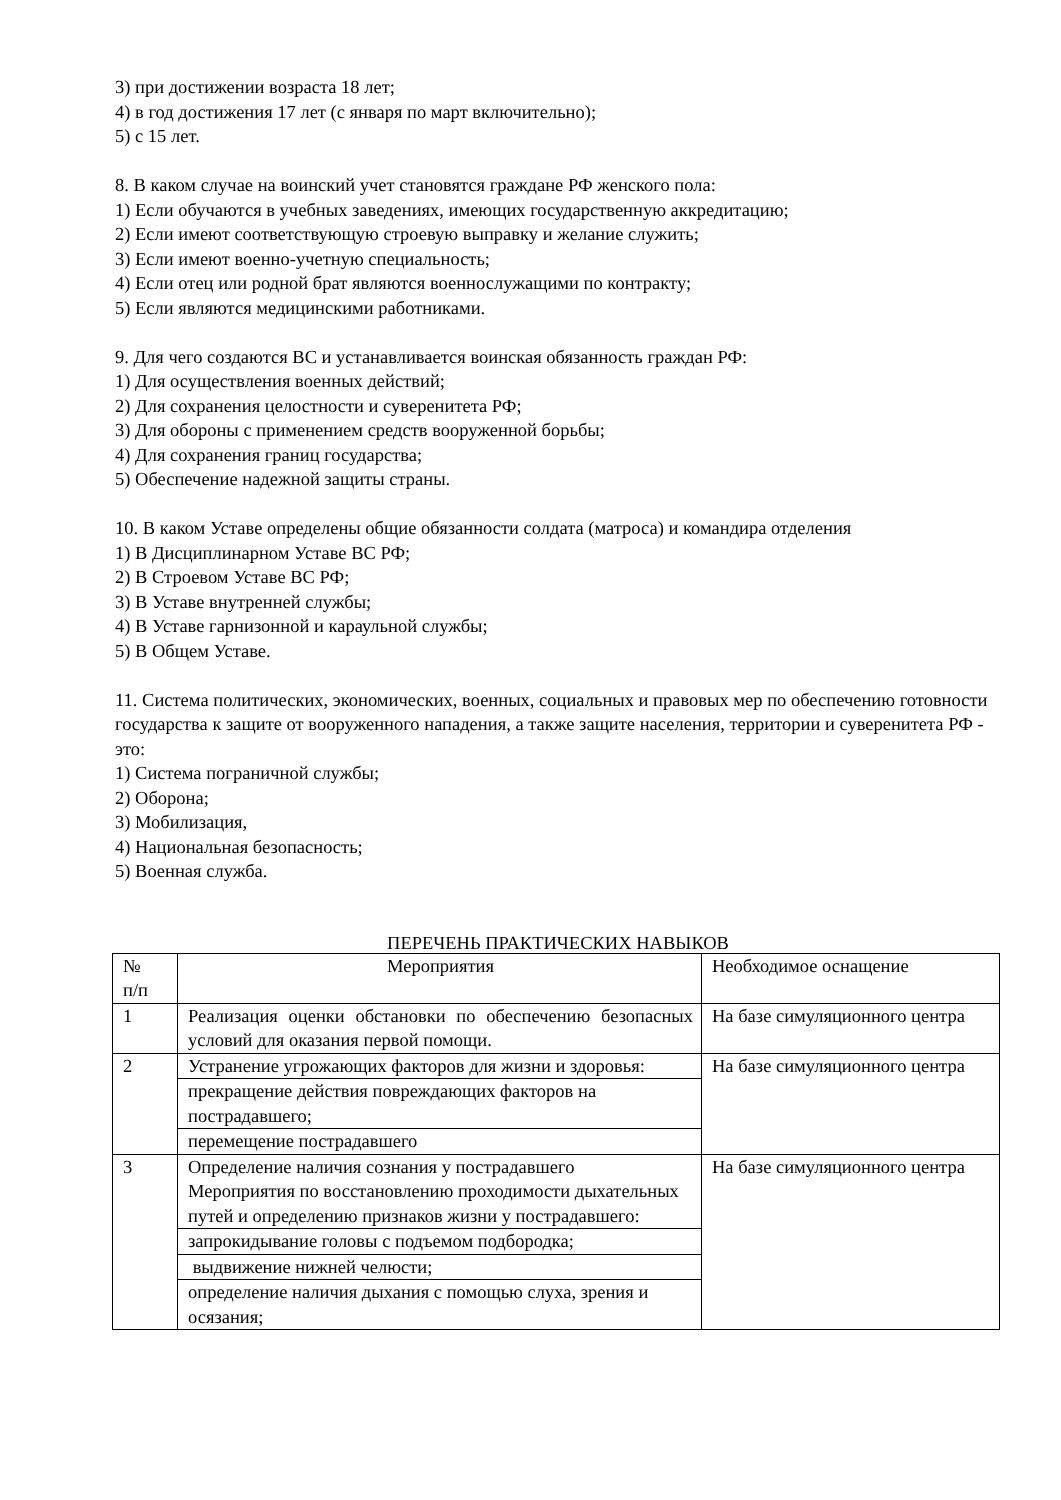3) при достижении возраста 18 лет;
4) в год достижения 17 лет (с января по март включительно);
5) с 15 лет.
8. В каком случае на воинский учет становятся граждане РФ женского пола:
1) Если обучаются в учебных заведениях, имеющих государственную аккредитацию;
2) Если имеют соответствующую строевую выправку и желание служить;
3) Если имеют военно-учетную специальность;
4) Если отец или родной брат являются военнослужащими по контракту;
5) Если являются медицинскими работниками.
9. Для чего создаются ВС и устанавливается воинская обязанность граждан РФ:
1) Для осуществления военных действий;
2) Для сохранения целостности и суверенитета РФ;
3) Для обороны с применением средств вооруженной борьбы;
4) Для сохранения границ государства;
5) Обеспечение надежной защиты страны.
10. В каком Уставе определены общие обязанности солдата (матроса) и командира отделения
1) В Дисциплинарном Уставе ВС РФ;
2) В Строевом Уставе ВС РФ;
3) В Уставе внутренней службы;
4) В Уставе гарнизонной и караульной службы;
5) В Общем Уставе.
11. Система политических, экономических, военных, социальных и правовых мер по обеспечению готовности государства к защите от вооруженного нападения, а также защите населения, территории и суверенитета РФ - это:
1) Система пограничной службы;
2) Оборона;
3) Мобилизация,
4) Национальная безопасность;
5) Военная служба.
ПЕРЕЧЕНЬ ПРАКТИЧЕСКИХ НАВЫКОВ
| № п/п | Мероприятия | Необходимое оснащение |
| 1 | Реализация оценки обстановки по обеспечению безопасных условий для оказания первой помощи. | На базе симуляционного центра |
| 2 | Устранение угрожающих факторов для жизни и здоровья: | На базе симуляционного центра |
| | прекращение действия повреждающих факторов на пострадавшего; | |
| | перемещение пострадавшего | |
| 3 | Определение наличия сознания у пострадавшего Мероприятия по восстановлению проходимости дыхательных путей и определению признаков жизни у пострадавшего: | На базе симуляционного центра |
| | запрокидывание головы с подъемом подбородка; | |
| | выдвижение нижней челюсти; | |
| | определение наличия дыхания с помощью слуха, зрения и осязания; | |